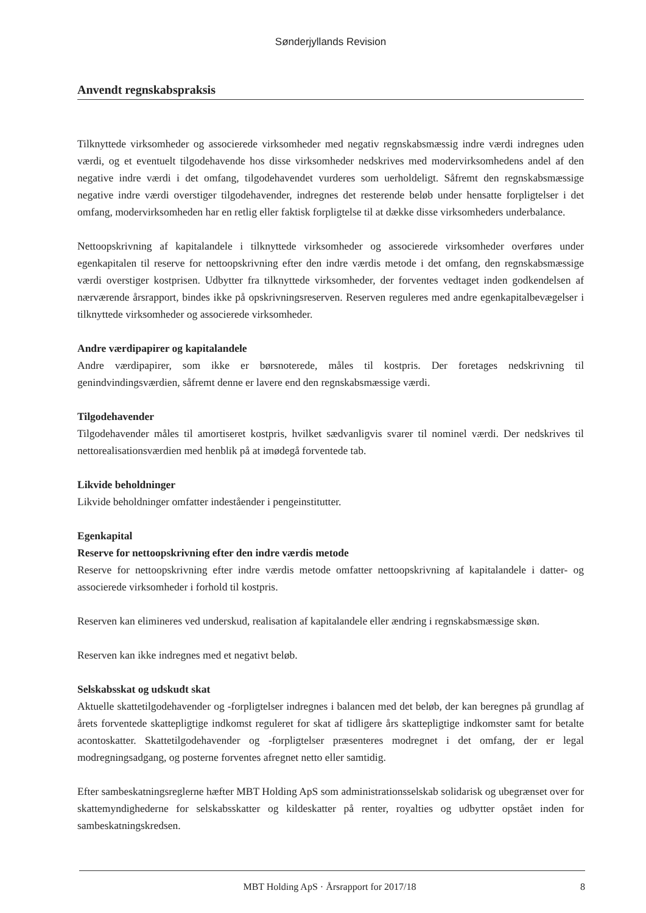Sønderjyllands Revision
Anvendt regnskabspraksis
Tilknyttede virksomheder og associerede virksomheder med negativ regnskabsmæssig indre værdi indregnes uden værdi, og et eventuelt tilgodehavende hos disse virksomheder nedskrives med modervirksomhedens andel af den negative indre værdi i det omfang, tilgodehavendet vurderes som uerholdeligt. Såfremt den regnskabsmæssige negative indre værdi overstiger tilgodehavender, indregnes det resterende beløb under hensatte forpligtelser i det omfang, modervirksomheden har en retlig eller faktisk forpligtelse til at dække disse virksomheders underbalance.
Nettoopskrivning af kapitalandele i tilknyttede virksomheder og associerede virksomheder overføres under egenkapitalen til reserve for nettoopskrivning efter den indre værdis metode i det omfang, den regnskabsmæssige værdi overstiger kostprisen. Udbytter fra tilknyttede virksomheder, der forventes vedtaget inden godkendelsen af nærværende årsrapport, bindes ikke på opskrivningsreserven. Reserven reguleres med andre egenkapitalbevægelser i tilknyttede virksomheder og associerede virksomheder.
Andre værdipapirer og kapitalandele
Andre værdipapirer, som ikke er børsnoterede, måles til kostpris. Der foretages nedskrivning til genindvindingsværdien, såfremt denne er lavere end den regnskabsmæssige værdi.
Tilgodehavender
Tilgodehavender måles til amortiseret kostpris, hvilket sædvanligvis svarer til nominel værdi. Der nedskrives til nettorealisationsværdien med henblik på at imødegå forventede tab.
Likvide beholdninger
Likvide beholdninger omfatter indeståender i pengeinstitutter.
Egenkapital
Reserve for nettoopskrivning efter den indre værdis metode
Reserve for nettoopskrivning efter indre værdis metode omfatter nettoopskrivning af kapitalandele i datter- og associerede virksomheder i forhold til kostpris.
Reserven kan elimineres ved underskud, realisation af kapitalandele eller ændring i regnskabsmæssige skøn.
Reserven kan ikke indregnes med et negativt beløb.
Selskabsskat og udskudt skat
Aktuelle skattetilgodehavender og -forpligtelser indregnes i balancen med det beløb, der kan beregnes på grundlag af årets forventede skattepligtige indkomst reguleret for skat af tidligere års skattepligtige indkomster samt for betalte acontoskatter. Skattetilgodehavender og -forpligtelser præsenteres modregnet i det omfang, der er legal modregningsadgang, og posterne forventes afregnet netto eller samtidig.
Efter sambeskatningsreglerne hæfter MBT Holding ApS som administrationsselskab solidarisk og ubegrænset over for skattemyndighederne for selskabsskatter og kildeskatter på renter, royalties og udbytter opstået inden for sambeskatningskredsen.
MBT Holding ApS · Årsrapport for 2017/18 8